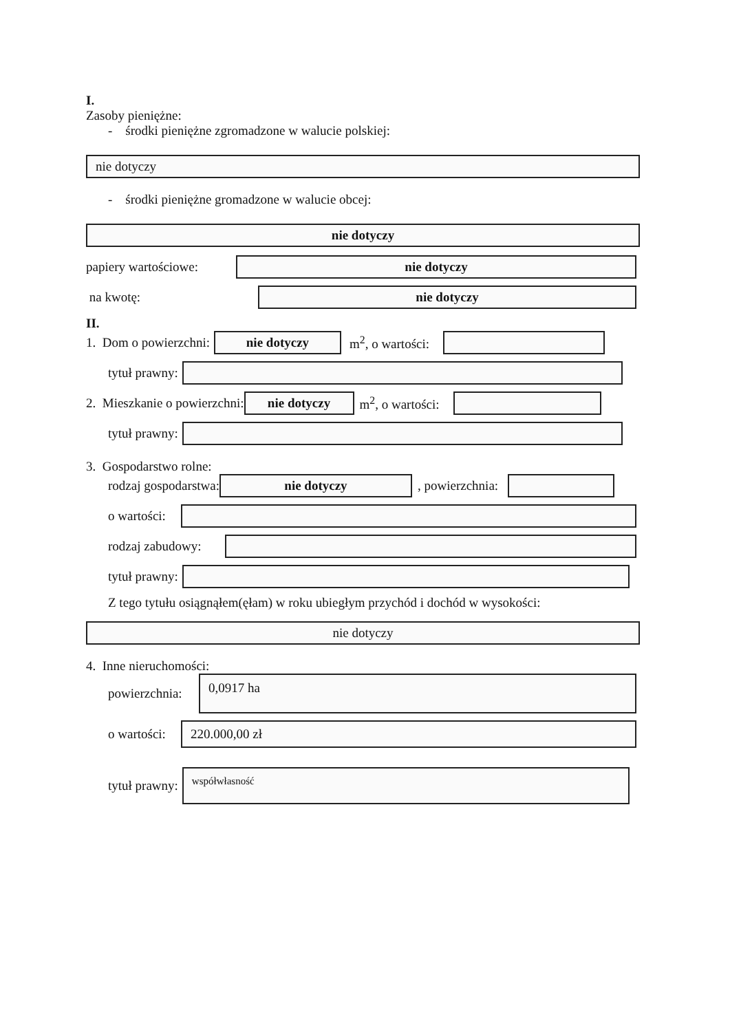I.
Zasoby pieniężne:
- środki pieniężne zgromadzone w walucie polskiej:
nie dotyczy
- środki pieniężne gromadzone w walucie obcej:
nie dotyczy
papiery wartościowe:
nie dotyczy
na kwotę:
nie dotyczy
II.
1. Dom o powierzchni:
nie dotyczy
m<sup>2</sup>, o wartości:
tytuł prawny:
2. Mieszkanie o powierzchni:
nie dotyczy
m<sup>2</sup>, o wartości:
tytuł prawny:
3. Gospodarstwo rolne:
rodzaj gospodarstwa:
nie dotyczy
, powierzchnia:
o wartości:
rodzaj zabudowy:
tytuł prawny:
Z tego tytułu osiągnąłem(ęłam) w roku ubiegłym przychód i dochód w wysokości:
nie dotyczy
4. Inne nieruchomości:
powierzchnia:
0,0917 ha
o wartości:
220.000,00 zł
tytuł prawny:
współwłasność